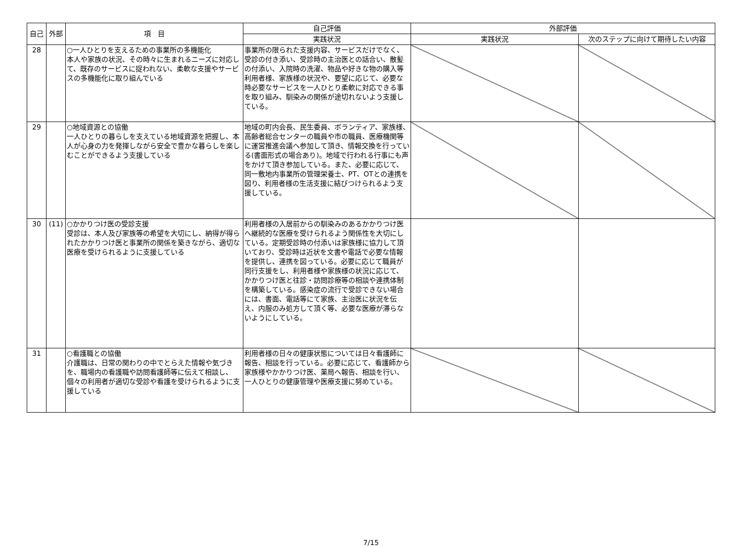| 自己 | 外部 | 項 目 | 自己評価 | 外部評価 | |
| --- | --- | --- | --- | --- | --- |
| | | | 実践状況 | 実践状況 | 次のステップに向けて期待したい内容 |
| 28 | | ○一人ひとりを支えるための事業所の多機能化 本人や家族の状況、その時々に生まれるニーズに対応して、既存のサービスに捉われない、柔軟な支援やサービスの多機能化に取り組んでいる | 事業所の限られた支援内容、サービスだけでなく、受診の付き添い、受診時の主治医との話合い、散髪の付添い、入院時の洗濯、物品や好きな物の購入等利用者様、家族様の状況や、要望に応じて、必要な時必要なサービスを一人ひとり柔軟に対応できる事を取り組み、馴染みの関係が途切れないよう支援している。 | | |
| 29 | | ○地域資源との協働 一人ひとりの暮らしを支えている地域資源を把握し、本人が心身の力を発揮しながら安全で豊かな暮らしを楽しむことができるよう支援している | 地域の町内会長、民生委員、ボランティア、家族様、高齢者総合センターの職員や市の職員、医療機関等に運営推進会議へ参加して頂き、情報交換を行っている(書面形式の場合あり)。地域で行われる行事にも声をかけて頂き参加している。また、必要に応じて、同一敷地内事業所の管理栄養士、PT、OTとの連携を図り、利用者様の生活支援に結びつけられるよう支援している。 | | |
| 30 | (11) | ○かかりつけ医の受診支援 受診は、本人及び家族等の希望を大切にし、納得が得られたかかりつけ医と事業所の関係を築きながら、適切な医療を受けられるように支援している | 利用者様の入居前からの馴染みのあるかかりつけ医へ継続的な医療を受けられるよう関係性を大切にしている。定期受診時の付添いは家族様に協力して頂いており、受診時は近状を文書や電話で必要な情報を提供し、連携を図っている。必要に応じて職員が同行支援をし、利用者様や家族様の状況に応じて、かかりつけ医と往診・訪問診療等の相談や連携体制を構築している。感染症の流行で受診できない場合には、書面、電話等にて家族、主治医に状況を伝え、内服のみ処方して頂く等、必要な医療が滞らないようにしている。 | | |
| 31 | | ○看護職との協働 介護職は、日常の関わりの中でとらえた情報や気づきを、職場内の看護職や訪問看護師等に伝えて相談し、個々の利用者が適切な受診や看護を受けられるように支援している | 利用者様の日々の健康状態については日々看護師に報告、相談を行っている。必要に応じて、看護師から家族様やかかりつけ医、薬局へ報告、相談を行い、一人ひとりの健康管理や医療支援に努めている。 | | |
7/15